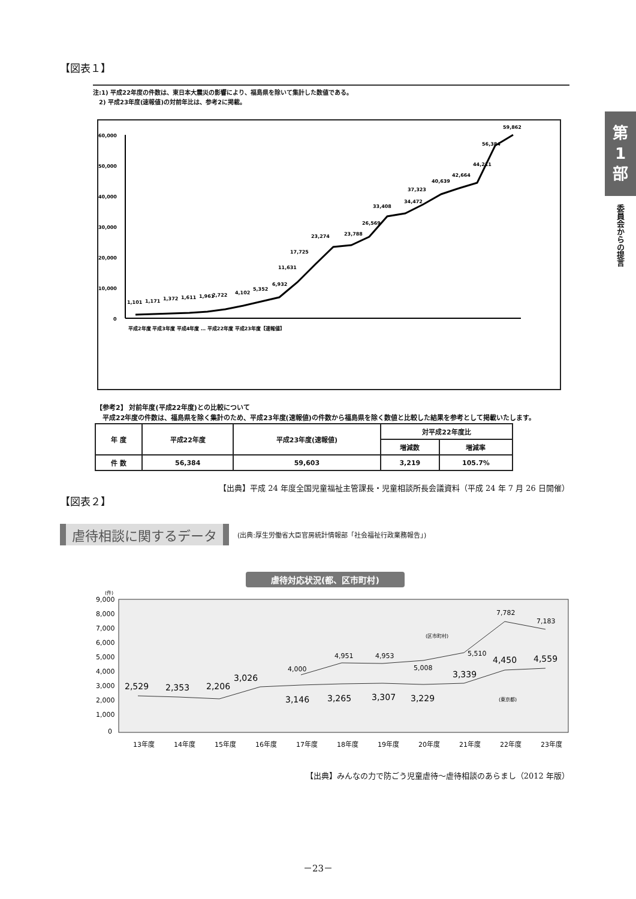第
1
部
委員会からの提言
【図表１】
注:1) 平成22年度の件数は、東日本大震災の影響により、福島県を除いて集計した数値である。
　2) 平成23年度(速報値)の対前年比は、参考2に掲載。
60,000
50,000
40,000
30,000
20,000
10,000
0
1,101
1,171
1,372
1,611
1,961
2,722
4,102
5,352
6,932
11,631
17,725
23,274
23,788
26,569
33,408
34,472
37,323
40,639
42,664
44,211
56,384
59,862
平成2年度 平成3年度 平成4年度 … 平成22年度 平成23年度【速報値】
【参考2】 対前年度(平成22年度)との比較について
　平成22年度の件数は、福島県を除く集計のため、平成23年度(速報値)の件数から福島県を除く数値と比較した結果を参考として掲載いたします。
| 年 度 | 平成22年度 | 平成23年度(速報値) | 対平成22年度比 | |
| --- | --- | --- | --- | --- |
| | | | 増減数 | 増減率 |
| 件 数 | 56,384 | 59,603 | 3,219 | 105.7% |
【出典】平成 24 年度全国児童福祉主管課長・児童相談所長会議資料（平成 24 年 7 月 26 日開催）
【図表２】
虐待相談に関するデータ (出典:厚生労働省大臣官房統計情報部「社会福祉行政業務報告」)
虐待対応状況(都、区市町村)
(件)
9,000
8,000
7,000
6,000
5,000
4,000
3,000
2,000
1,000
0
4,000
4,951
4,953
5,008
5,510
7,782
7,183
(区市町村)
2,529
2,353
2,206
3,026
3,146
3,265
3,307
3,229
3,339
4,450
4,559
(東京都)
13年度
14年度
15年度
16年度
17年度
18年度
19年度
20年度
21年度
22年度
23年度
【出典】みんなの力で防ごう児童虐待～虐待相談のあらまし（2012 年版）
－23－